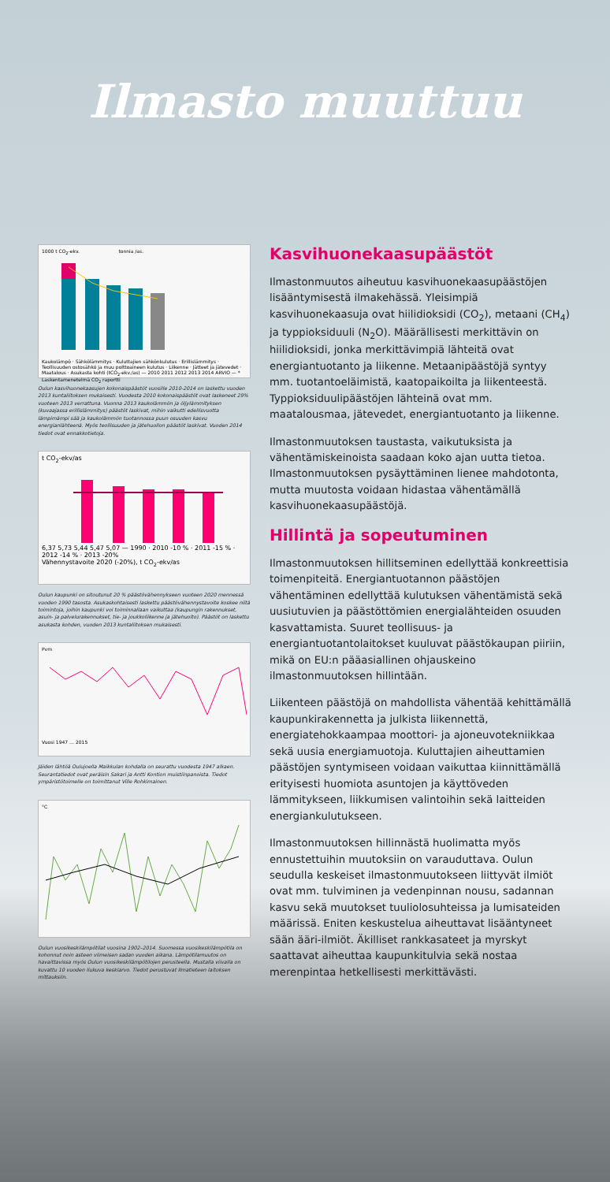Ilmasto muuttuu
1000 t CO<sub>2</sub>-ekv. tonnia /as.
Kaukolämpö · Sähkölämmitys · Kuluttajien sähkönkulutus · Erillislämmitys · Teollisuuden ostosähkö ja muu polttoaineen kulutus · Liikenne · Jätteet ja jätevedet · Maatalous · Asukasta kohti (tCO<sub>2</sub>-ekv./as) — 2010 2011 2012 2013 2014 ARVIO — * Laskentamenetelmä CO<sub>2</sub> raportti
Oulun kasvihuonekaasujen kokonaispäästöt vuosille 2010-2014 on laskettu vuoden 2013 kuntaliitoksen mukaisesti. Vuodesta 2010 kokonaispäästöt ovat laskeneet 29% vuoteen 2013 verrattuna. Vuonna 2013 kaukolämmön ja öljylämmityksen (kuvaajassa erillislämmitys) päästöt laskivat, mihin vaikutti edellisvuotta lämpimämpi sää ja kaukolämmön tuotannossa puun osuuden kasvu energianlähteenä. Myös teollisuuden ja jätehuollon päästöt laskivat. Vuoden 2014 tiedot ovat ennakkotietoja.
t CO<sub>2</sub>-ekv/as
6,37 5,73 5,44 5,47 5,07 — 1990 · 2010 -10 % · 2011 -15 % · 2012 -14 % · 2013 -20%
Vähennystavoite 2020 (-20%), t CO<sub>2</sub>-ekv/as
Oulun kaupunki on sitoutunut 20 % päästövähennykseen vuoteen 2020 mennessä vuoden 1990 tasosta. Asukaskohtaisesti laskettu päästövähennystavoite koskee niitä toimintoja, joihin kaupunki voi toiminnallaan vaikuttaa (kaupungin rakennukset, asuin- ja palvelurakennukset, tie- ja joukkoliikenne ja jätehuolto). Päästöt on laskettu asukasta kohden, vuoden 2013 kuntaliitoksen mukaisesti.
Pvm
Vuosi 1947 … 2015
Jäiden lähtöä Oulujoella Maikkulan kohdalla on seurattu vuodesta 1947 alkaen. Seurantatiedot ovat peräisin Sakari ja Antti Kontion muistiinpanoista. Tiedot ympäristötoimelle on toimittanut Ville Rohkimainen.
°C
Oulun vuosikeskilämpötilat vuosina 1902–2014. Suomessa vuosikeskilämpötila on kohonnut noin asteen viimeisen sadan vuoden aikana. Lämpötilamuutos on havaittavissa myös Oulun vuosikeskilämpötilojen perusteella. Mustalla viivalla on kuvattu 10 vuoden liukuva keskiarvo. Tiedot perustuvat Ilmatieteen laitoksen mittauksiin.
Kasvihuonekaasupäästöt
Ilmastonmuutos aiheutuu kasvihuonekaasupäästöjen lisääntymisestä ilmakehässä. Yleisimpiä kasvihuonekaasuja ovat hiilidioksidi (CO<sub>2</sub>), metaani (CH<sub>4</sub>) ja typpioksiduuli (N<sub>2</sub>O). Määrällisesti merkittävin on hiilidioksidi, jonka merkittävimpiä lähteitä ovat energiantuotanto ja liikenne. Metaanipäästöjä syntyy mm. tuotantoeläimistä, kaatopaikoilta ja liikenteestä. Typpioksiduulipäästöjen lähteinä ovat mm. maatalousmaa, jätevedet, energiantuotanto ja liikenne.
Ilmastonmuutoksen taustasta, vaikutuksista ja vähentämiskeinoista saadaan koko ajan uutta tietoa. Ilmastonmuutoksen pysäyttäminen lienee mahdotonta, mutta muutosta voidaan hidastaa vähentämällä kasvihuonekaasupäästöjä.
Hillintä ja sopeutuminen
Ilmastonmuutoksen hillitseminen edellyttää konkreettisia toimenpiteitä. Energiantuotannon päästöjen vähentäminen edellyttää kulutuksen vähentämistä sekä uusiutuvien ja päästöttömien energialähteiden osuuden kasvattamista. Suuret teollisuus- ja energiantuotantolaitokset kuuluvat päästökaupan piiriin, mikä on EU:n pääasiallinen ohjauskeino ilmastonmuutoksen hillintään.
Liikenteen päästöjä on mahdollista vähentää kehittämällä kaupunkirakennetta ja julkista liikennettä, energiatehokkaampaa moottori- ja ajoneuvotekniikkaa sekä uusia energiamuotoja. Kuluttajien aiheuttamien päästöjen syntymiseen voidaan vaikuttaa kiinnittämällä erityisesti huomiota asuntojen ja käyttöveden lämmitykseen, liikkumisen valintoihin sekä laitteiden energiankulutukseen.
Ilmastonmuutoksen hillinnästä huolimatta myös ennustettuihin muutoksiin on varauduttava. Oulun seudulla keskeiset ilmastonmuutokseen liittyvät ilmiöt ovat mm. tulviminen ja vedenpinnan nousu, sadannan kasvu sekä muutokset tuuliolosuhteissa ja lumisateiden määrissä. Eniten keskustelua aiheuttavat lisääntyneet sään ääri-ilmiöt. Äkilliset rankkasateet ja myrskyt saattavat aiheuttaa kaupunkitulvia sekä nostaa merenpintaa hetkellisesti merkittävästi.